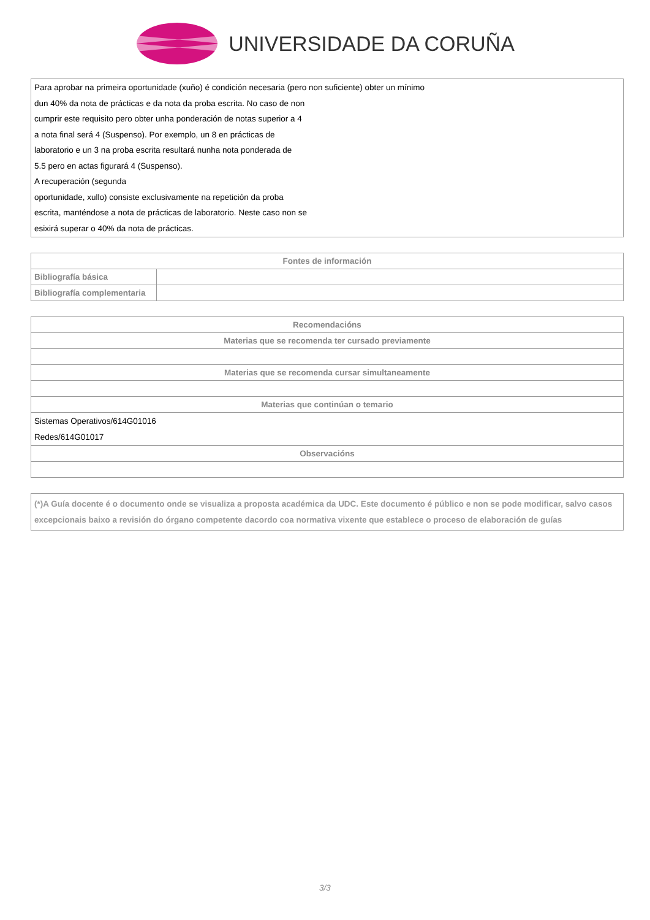UNIVERSIDADE DA CORUÑA
| Para aprobar na primeira oportunidade (xuño) é condición necesaria (pero non suficiente) obter un mínimo dun 40% da nota de prácticas e da nota da proba escrita. No caso de non cumprir este requisito pero obter unha ponderación de notas superior a 4 a nota final será 4 (Suspenso). Por exemplo, un 8 en prácticas de laboratorio e un 3 na proba escrita resultará nunha nota ponderada de 5.5 pero en actas figurará 4 (Suspenso). A recuperación (segunda oportunidade, xullo) consiste exclusivamente na repetición da proba escrita, manténdose a nota de prácticas de laboratorio. Neste caso non se esixirá superar o 40% da nota de prácticas. |
| Fontes de información | |
| --- | --- |
| Bibliografía básica | |
| Bibliografía complementaria | |
| Recomendacións |
| --- |
| Materias que se recomenda ter cursado previamente |
| Materias que se recomenda cursar simultaneamente |
| Materias que continúan o temario |
| Sistemas Operativos/614G01016 Redes/614G01017 |
| Observacións |
| (*)A Guía docente é o documento onde se visualiza a proposta académica da UDC. Este documento é público e non se pode modificar, salvo casos excepcionais baixo a revisión do órgano competente dacordo coa normativa vixente que establece o proceso de elaboración de guías |
3/3